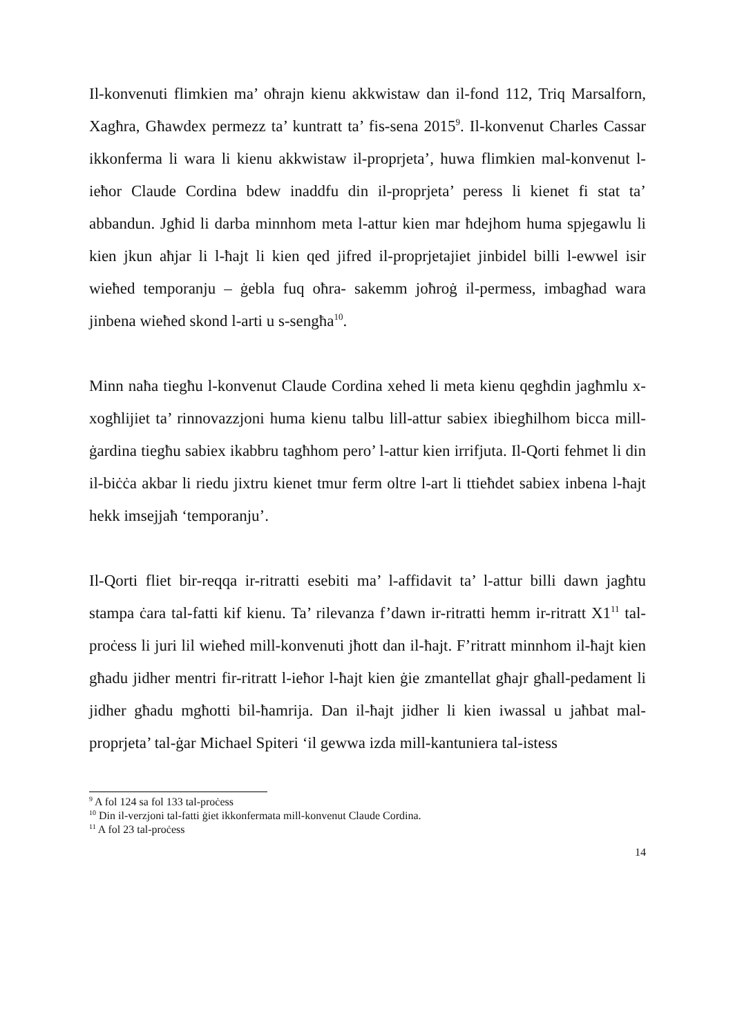Il-konvenuti flimkien ma’ oħrajn kienu akkwistaw dan il-fond 112, Triq Marsalforn, Xagħra, Għawdex permezz ta’ kuntratt ta’ fis-sena 2015<sup>9</sup>. Il-konvenut Charles Cassar ikkonferma li wara li kienu akkwistaw il-proprjeta’, huwa flimkien mal-konvenut l-ieħor Claude Cordina bdew inaddfu din il-proprjeta’ peress li kienet fi stat ta’ abbandun. Jgħid li darba minnhom meta l-attur kien mar ħdejhom huma spjegawlu li kien jkun aħjar li l-ħajt li kien qed jifred il-proprjetajiet jinbidel billi l-ewwel isir wieħed temporanju – ġebla fuq oħra- sakemm joħroġ il-permess, imbagħad wara jinbena wieħed skond l-arti u s-sengħa<sup>10</sup>.
Minn naħa tiegħu l-konvenut Claude Cordina xehed li meta kienu qegħdin jagħmlu x-xogħlijiet ta’ rinnovazzjoni huma kienu talbu lill-attur sabiex ibiegħilhom bicca mill-ġardina tiegħu sabiex ikabbru tagħhom pero’ l-attur kien irrifjuta. Il-Qorti fehmet li din il-biċċa akbar li riedu jixtru kienet tmur ferm oltre l-art li ttieħdet sabiex inbena l-ħajt hekk imsejjaħ ‘temporanju’.
Il-Qorti fliet bir-reqqa ir-ritratti esebiti ma’ l-affidavit ta’ l-attur billi dawn jagħtu stampa ċara tal-fatti kif kienu. Ta’ rilevanza f’dawn ir-ritratti hemm ir-ritratt X1<sup>11</sup> tal-proċess li juri lil wieħed mill-konvenuti jħott dan il-ħajt. F’ritratt minnhom il-ħajt kien għadu jidher mentri fir-ritratt l-ieħor l-ħajt kien ġie zmantellat għajr għall-pedament li jidher għadu mgħotti bil-ħamrija. Dan il-ħajt jidher li kien iwassal u jaħbat mal-proprjeta’ tal-ġar Michael Spiteri ‘il gewwa izda mill-kantuniera tal-istess
<sup>9</sup> A fol 124 sa fol 133 tal-proċess
<sup>10</sup> Din il-verzjoni tal-fatti ġiet ikkonfermata mill-konvenut Claude Cordina.
<sup>11</sup> A fol 23 tal-proċess
14